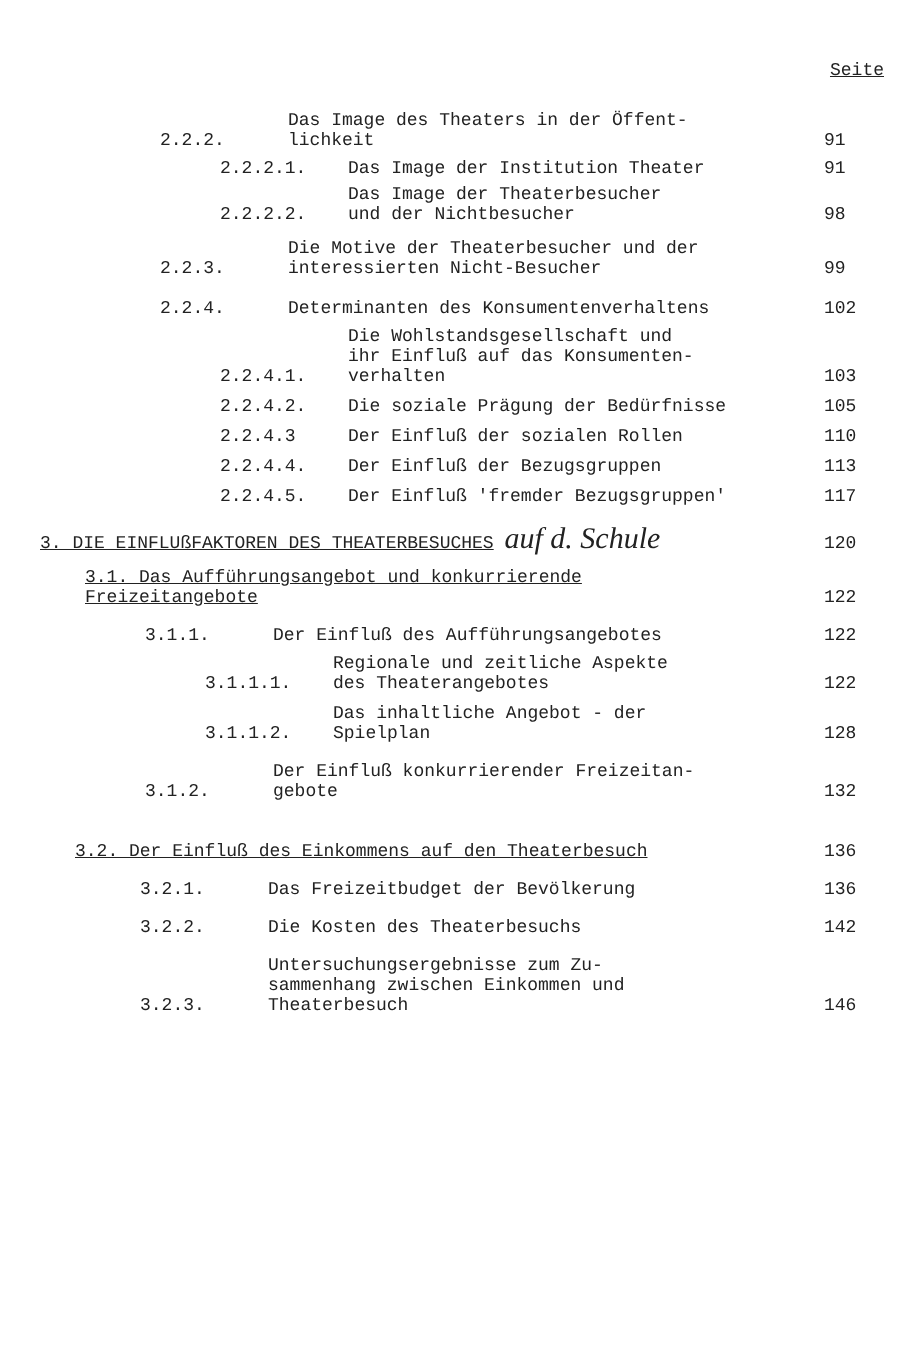Seite
2.2.2. Das Image des Theaters in der Öffent-
lichkeit 91
2.2.2.1. Das Image der Institution Theater 91
2.2.2.2. Das Image der Theaterbesucher
und der Nichtbesucher 98
2.2.3. Die Motive der Theaterbesucher und der
interessierten Nicht-Besucher 99
2.2.4. Determinanten des Konsumentenverhaltens 102
2.2.4.1. Die Wohlstandsgesellschaft und
ihr Einfluß auf das Konsumenten-
verhalten 103
2.2.4.2. Die soziale Prägung der Bedürfnisse 105
2.2.4.3 Der Einfluß der sozialen Rollen 110
2.2.4.4. Der Einfluß der Bezugsgruppen 113
2.2.4.5. Der Einfluß 'fremder Bezugsgruppen' 117
3. DIE EINFLUßFAKTOREN DES THEATERBESUCHES auf d. Schule 120
3.1. Das Aufführungsangebot und konkurrierende
Freizeitangebote 122
3.1.1. Der Einfluß des Aufführungsangebotes 122
3.1.1.1. Regionale und zeitliche Aspekte
des Theaterangebotes 122
3.1.1.2. Das inhaltliche Angebot - der
Spielplan 128
3.1.2. Der Einfluß konkurrierender Freizeitan-
gebote 132
3.2. Der Einfluß des Einkommens auf den Theaterbesuch 136
3.2.1. Das Freizeitbudget der Bevölkerung 136
3.2.2. Die Kosten des Theaterbesuchs 142
3.2.3. Untersuchungsergebnisse zum Zu-
sammenhang zwischen Einkommen und
Theaterbesuch 146